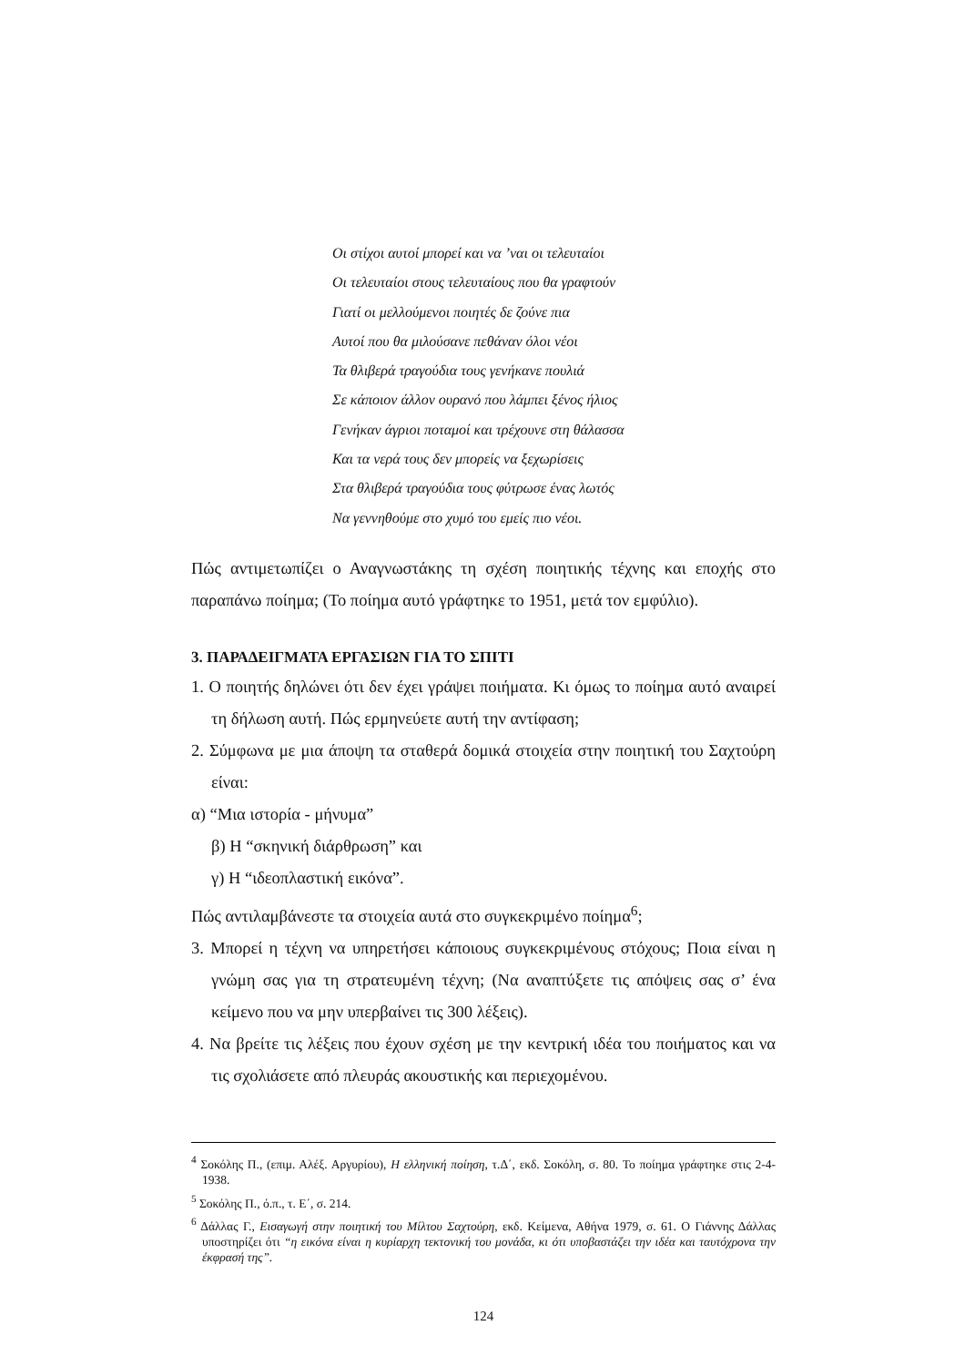Οι στίχοι αυτοί μπορεί και να ’ναι οι τελευταίοι
Οι τελευταίοι στους τελευταίους που θα γραφτούν
Γιατί οι μελλούμενοι ποιητές δε ζούνε πια
Αυτοί που θα μιλούσανε πεθάναν όλοι νέοι
Τα θλιβερά τραγούδια τους γενήκανε πουλιά
Σε κάποιον άλλον ουρανό που λάμπει ξένος ήλιος
Γενήκαν άγριοι ποταμοί και τρέχουνε στη θάλασσα
Και τα νερά τους δεν μπορείς να ξεχωρίσεις
Στα θλιβερά τραγούδια τους φύτρωσε ένας λωτός
Να γεννηθούμε στο χυμό του εμείς πιο νέοι.
Πώς αντιμετωπίζει ο Αναγνωστάκης τη σχέση ποιητικής τέχνης και εποχής στο παραπάνω ποίημα; (Το ποίημα αυτό γράφτηκε το 1951, μετά τον εμφύλιο).
3. ΠΑΡΑΔΕΙΓΜΑΤΑ ΕΡΓΑΣΙΩΝ ΓΙΑ ΤΟ ΣΠΙΤΙ
1. Ο ποιητής δηλώνει ότι δεν έχει γράψει ποιήματα. Κι όμως το ποίημα αυτό αναιρεί τη δήλωση αυτή. Πώς ερμηνεύετε αυτή την αντίφαση;
2. Σύμφωνα με μια άποψη τα σταθερά δομικά στοιχεία στην ποιητική του Σαχτούρη είναι:
α) “Μια ιστορία - μήνυμα”
β) Η “σκηνική διάρθρωση” και
γ) Η “ιδεοπλαστική εικόνα”.
Πώς αντιλαμβάνεστε τα στοιχεία αυτά στο συγκεκριμένο ποίημα<sup>6</sup>;
3. Μπορεί η τέχνη να υπηρετήσει κάποιους συγκεκριμένους στόχους; Ποια είναι η γνώμη σας για τη στρατευμένη τέχνη; (Να αναπτύξετε τις απόψεις σας σ’ ένα κείμενο που να μην υπερβαίνει τις 300 λέξεις).
4. Να βρείτε τις λέξεις που έχουν σχέση με την κεντρική ιδέα του ποιήματος και να τις σχολιάσετε από πλευράς ακουστικής και περιεχομένου.
<sup>4</sup> Σοκόλης Π., (επιμ. Αλέξ. Αργυρίου), Η ελληνική ποίηση, τ.Δ΄, εκδ. Σοκόλη, σ. 80. Το ποίημα γράφτηκε στις 2-4-1938.
<sup>5</sup> Σοκόλης Π., ό.π., τ. Ε΄, σ. 214.
<sup>6</sup> Δάλλας Γ., Εισαγωγή στην ποιητική του Μίλτου Σαχτούρη, εκδ. Κείμενα, Αθήνα 1979, σ. 61. Ο Γιάννης Δάλλας υποστηρίζει ότι “η εικόνα είναι η κυρίαρχη τεκτονική του μονάδα, κι ότι υποβαστάζει την ιδέα και ταυτόχρονα την έκφρασή της”.
124